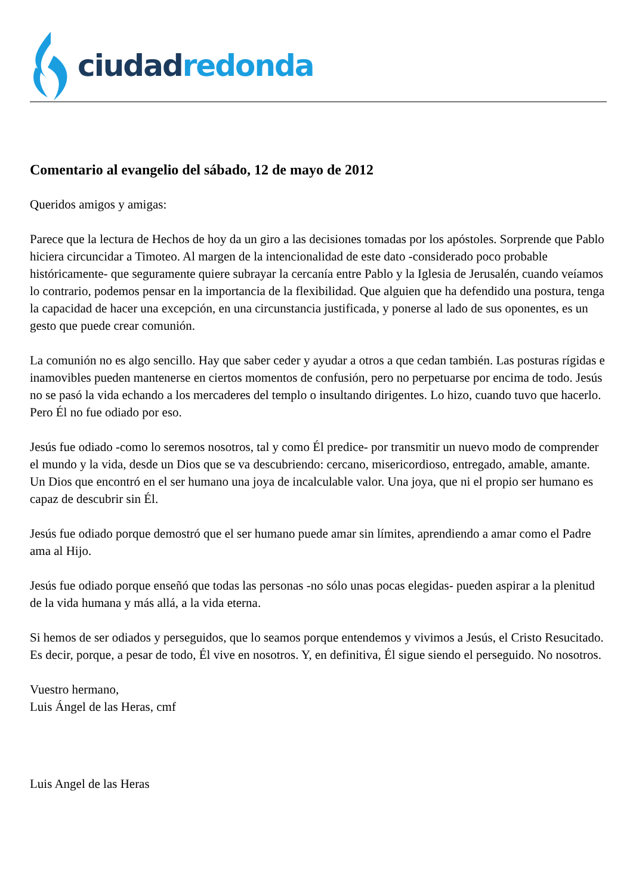ciudad redonda
Comentario al evangelio del sábado, 12 de mayo de 2012
Queridos amigos y amigas:
Parece que la lectura de Hechos de hoy da un giro a las decisiones tomadas por los apóstoles. Sorprende que Pablo hiciera circuncidar a Timoteo. Al margen de la intencionalidad de este dato -considerado poco probable históricamente- que seguramente quiere subrayar la cercanía entre Pablo y la Iglesia de Jerusalén, cuando veíamos lo contrario, podemos pensar en la importancia de la flexibilidad. Que alguien que ha defendido una postura, tenga la capacidad de hacer una excepción, en una circunstancia justificada, y ponerse al lado de sus oponentes, es un gesto que puede crear comunión.
La comunión no es algo sencillo. Hay que saber ceder y ayudar a otros a que cedan también. Las posturas rígidas e inamovibles pueden mantenerse en ciertos momentos de confusión, pero no perpetuarse por encima de todo. Jesús no se pasó la vida echando a los mercaderes del templo o insultando dirigentes. Lo hizo, cuando tuvo que hacerlo. Pero Él no fue odiado por eso.
Jesús fue odiado -como lo seremos nosotros, tal y como Él predice- por transmitir un nuevo modo de comprender el mundo y la vida, desde un Dios que se va descubriendo: cercano, misericordioso, entregado, amable, amante. Un Dios que encontró en el ser humano una joya de incalculable valor. Una joya, que ni el propio ser humano es capaz de descubrir sin Él.
Jesús fue odiado porque demostró que el ser humano puede amar sin límites, aprendiendo a amar como el Padre ama al Hijo.
Jesús fue odiado porque enseñó que todas las personas -no sólo unas pocas elegidas- pueden aspirar a la plenitud de la vida humana y más allá, a la vida eterna.
Si hemos de ser odiados y perseguidos, que lo seamos porque entendemos y vivimos a Jesús, el Cristo Resucitado. Es decir, porque, a pesar de todo, Él vive en nosotros. Y, en definitiva, Él sigue siendo el perseguido. No nosotros.
Vuestro hermano,
Luis Ángel de las Heras, cmf
Luis Angel de las Heras